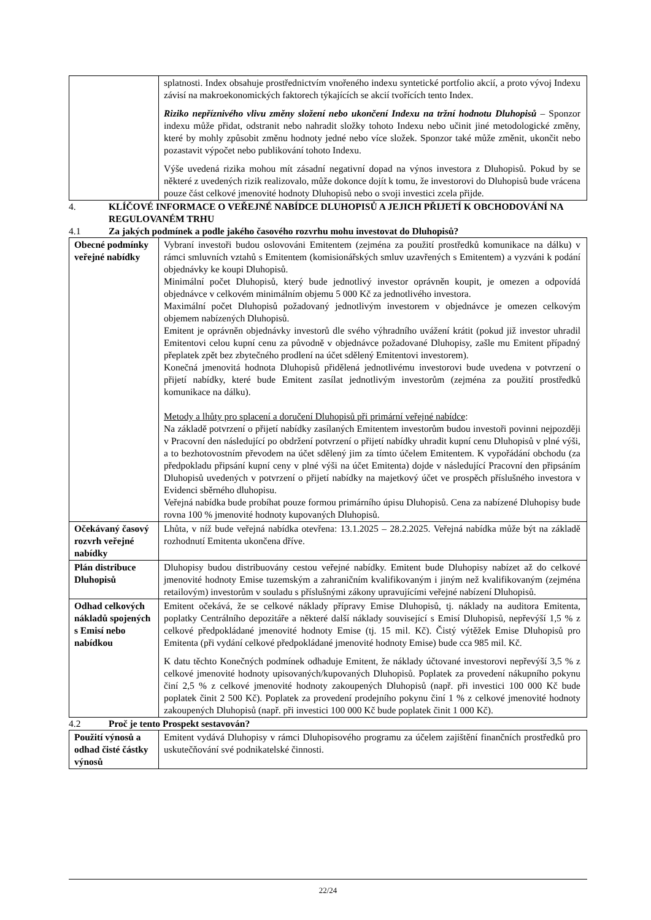| | splatnosti. Index obsahuje prostřednictvím vnořeného indexu syntetické portfolio akcií, a proto vývoj Indexu závisí na makroekonomických faktorech týkajících se akcií tvořících tento Index. Riziko nepříznivého vlivu změny složení nebo ukončení Indexu na tržní hodnotu Dluhopisů – Sponzor indexu může přidat, odstranit nebo nahradit složky tohoto Indexu nebo učinit jiné metodologické změny, které by mohly způsobit změnu hodnoty jedné nebo více složek. Sponzor také může změnit, ukončit nebo pozastavit výpočet nebo publikování tohoto Indexu. Výše uvedená rizika mohou mít zásadní negativní dopad na výnos investora z Dluhopisů. Pokud by se některé z uvedených rizik realizovalo, může dokonce dojít k tomu, že investorovi do Dluhopisů bude vrácena pouze část celkové jmenovité hodnoty Dluhopisů nebo o svoji investici zcela přijde. |
4. KLÍČOVÉ INFORMACE O VEŘEJNÉ NABÍDCE DLUHOPISŮ A JEJICH PŘIJETÍ K OBCHODOVÁNÍ NA REGULOVANÉM TRHU
4.1 Za jakých podmínek a podle jakého časového rozvrhu mohu investovat do Dluhopisů?
| Obecné podmínky veřejné nabídky | Vybraní investoři budou oslovováni Emitentem (zejména za použití prostředků komunikace na dálku) v rámci smluvních vztahů s Emitentem (komisionářských smluv uzavřených s Emitentem) a vyzváni k podání objednávky ke koupi Dluhopisů. Minimální počet Dluhopisů, který bude jednotlivý investor oprávněn koupit, je omezen a odpovídá objednávce v celkovém minimálním objemu 5 000 Kč za jednotlivého investora. Maximální počet Dluhopisů požadovaný jednotlivým investorem v objednávce je omezen celkovým objemem nabízených Dluhopisů. Emitent je oprávněn objednávky investorů dle svého výhradního uvážení krátit (pokud již investor uhradil Emitentovi celou kupní cenu za původně v objednávce požadované Dluhopisy, zašle mu Emitent případný přeplatek zpět bez zbytečného prodlení na účet sdělený Emitentovi investorem). Konečná jmenovitá hodnota Dluhopisů přidělená jednotlivému investorovi bude uvedena v potvrzení o přijetí nabídky, které bude Emitent zasílat jednotlivým investorům (zejména za použití prostředků komunikace na dálku). Metody a lhůty pro splacení a doručení Dluhopisů při primární veřejné nabídce : Na základě potvrzení o přijetí nabídky zasílaných Emitentem investorům budou investoři povinni nejpozději v Pracovní den následující po obdržení potvrzení o přijetí nabídky uhradit kupní cenu Dluhopisů v plné výši, a to bezhotovostním převodem na účet sdělený jim za tímto účelem Emitentem. K vypořádání obchodu (za předpokladu připsání kupní ceny v plné výši na účet Emitenta) dojde v následující Pracovní den připsáním Dluhopisů uvedených v potvrzení o přijetí nabídky na majetkový účet ve prospěch příslušného investora v Evidenci sběrného dluhopisu. Veřejná nabídka bude probíhat pouze formou primárního úpisu Dluhopisů. Cena za nabízené Dluhopisy bude rovna 100 % jmenovité hodnoty kupovaných Dluhopisů. |
| Očekávaný časový rozvrh veřejné nabídky | Lhůta, v níž bude veřejná nabídka otevřena: 13.1.2025 – 28.2.2025. Veřejná nabídka může být na základě rozhodnutí Emitenta ukončena dříve. |
| Plán distribuce Dluhopisů | Dluhopisy budou distribuovány cestou veřejné nabídky. Emitent bude Dluhopisy nabízet až do celkové jmenovité hodnoty Emise tuzemským a zahraničním kvalifikovaným i jiným než kvalifikovaným (zejména retailovým) investorům v souladu s příslušnými zákony upravujícími veřejné nabízení Dluhopisů. |
| Odhad celkových nákladů spojených s Emisí nebo nabídkou | Emitent očekává, že se celkové náklady přípravy Emise Dluhopisů, tj. náklady na auditora Emitenta, poplatky Centrálního depozitáře a některé další náklady související s Emisí Dluhopisů, nepřevýší 1,5 % z celkové předpokládané jmenovité hodnoty Emise (tj. 15 mil. Kč). Čistý výtěžek Emise Dluhopisů pro Emitenta (při vydání celkové předpokládané jmenovité hodnoty Emise) bude cca 985 mil. Kč. K datu těchto Konečných podmínek odhaduje Emitent, že náklady účtované investorovi nepřevýší 3,5 % z celkové jmenovité hodnoty upisovaných/kupovaných Dluhopisů. Poplatek za provedení nákupního pokynu činí 2,5 % z celkové jmenovité hodnoty zakoupených Dluhopisů (např. při investici 100 000 Kč bude poplatek činit 2 500 Kč). Poplatek za provedení prodejního pokynu činí 1 % z celkové jmenovité hodnoty zakoupených Dluhopisů (např. při investici 100 000 Kč bude poplatek činit 1 000 Kč). |
4.2 Proč je tento Prospekt sestavován?
| Použití výnosů a odhad čisté částky výnosů | Emitent vydává Dluhopisy v rámci Dluhopisového programu za účelem zajištění finančních prostředků pro uskutečňování své podnikatelské činnosti. |
22/24